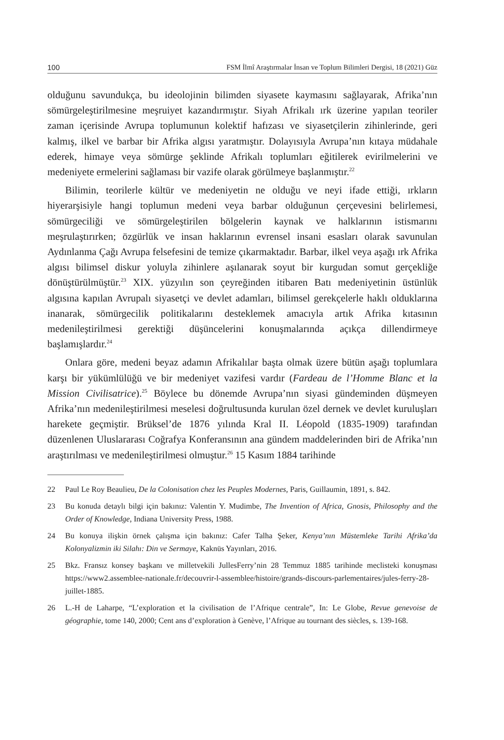100 FSM İlmî Araştırmalar İnsan ve Toplum Bilimleri Dergisi, 18 (2021) Güz
olduğunu savundukça, bu ideolojinin bilimden siyasete kaymasını sağlayarak, Afrika’nın sömürgeleştirilmesine meşruiyet kazandırmıştır. Siyah Afrikalı ırk üzerine yapılan teoriler zaman içerisinde Avrupa toplumunun kolektif hafızası ve siyasetçilerin zihinlerinde, geri kalmış, ilkel ve barbar bir Afrika algısı yaratmıştır. Dolayısıyla Avrupa’nın kıtaya müdahale ederek, himaye veya sömürge şeklinde Afrikalı toplumları eğitilerek evirilmelerini ve medeniyete ermelerini sağlaması bir vazife olarak görülmeye başlanmıştır.<sup>22</sup>
Bilimin, teorilerle kültür ve medeniyetin ne olduğu ve neyi ifade ettiği, ırkların hiyerarşisiyle hangi toplumun medeni veya barbar olduğunun çerçevesini belirlemesi, sömürgeciliği ve sömürgeleştirilen bölgelerin kaynak ve halklarının istismarını meşrulaştırırken; özgürlük ve insan haklarının evrensel insani esasları olarak savunulan Aydınlanma Çağı Avrupa felsefesini de temize çıkarmaktadır. Barbar, ilkel veya aşağı ırk Afrika algısı bilimsel diskur yoluyla zihinlere aşılanarak soyut bir kurgudan somut gerçekliğe dönüştürülmüştür.<sup>23</sup> XIX. yüzyılın son çeyreğinden itibaren Batı medeniyetinin üstünlük algısına kapılan Avrupalı siyasetçi ve devlet adamları, bilimsel gerekçelerle haklı olduklarına inanarak, sömürgecilik politikalarını desteklemek amacıyla artık Afrika kıtasının medenileştirilmesi gerektiği düşüncelerini konuşmalarında açıkça dillendirmeye başlamışlardır.<sup>24</sup>
Onlara göre, medeni beyaz adamın Afrikalılar başta olmak üzere bütün aşağı toplumlara karşı bir yükümlülüğü ve bir medeniyet vazifesi vardır (Fardeau de l’Homme Blanc et la Mission Civilisatrice).<sup>25</sup> Böylece bu dönemde Avrupa’nın siyasi gündeminden düşmeyen Afrika’nın medenileştirilmesi meselesi doğrultusunda kurulan özel dernek ve devlet kuruluşları harekete geçmiştir. Brüksel’de 1876 yılında Kral II. Léopold (1835-1909) tarafından düzenlenen Uluslararası Coğrafya Konferansının ana gündem maddelerinden biri de Afrika’nın araştırılması ve medenileştirilmesi olmuştur.<sup>26</sup> 15 Kasım 1884 tarihinde
22 Paul Le Roy Beaulieu, De la Colonisation chez les Peuples Modernes, Paris, Guillaumin, 1891, s. 842.
23 Bu konuda detaylı bilgi için bakınız: Valentin Y. Mudimbe, The Invention of Africa, Gnosis, Philosophy and the Order of Knowledge, Indiana University Press, 1988.
24 Bu konuya ilişkin örnek çalışma için bakınız: Cafer Talha Şeker, Kenya’nın Müstemleke Tarihi Afrika’da Kolonyalizmin iki Silahı: Din ve Sermaye, Kaknüs Yayınları, 2016.
25 Bkz. Fransız konsey başkanı ve milletvekili JullesFerry’nin 28 Temmuz 1885 tarihinde meclisteki konuşması https://www2.assemblee-nationale.fr/decouvrir-l-assemblee/histoire/grands-discours-parlementaires/jules-ferry-28-juillet-1885.
26 L.-H de Laharpe, “L’exploration et la civilisation de l’Afrique centrale”, In: Le Globe, Revue genevoise de géographie, tome 140, 2000; Cent ans d’exploration à Genève, l’Afrique au tournant des siècles, s. 139-168.